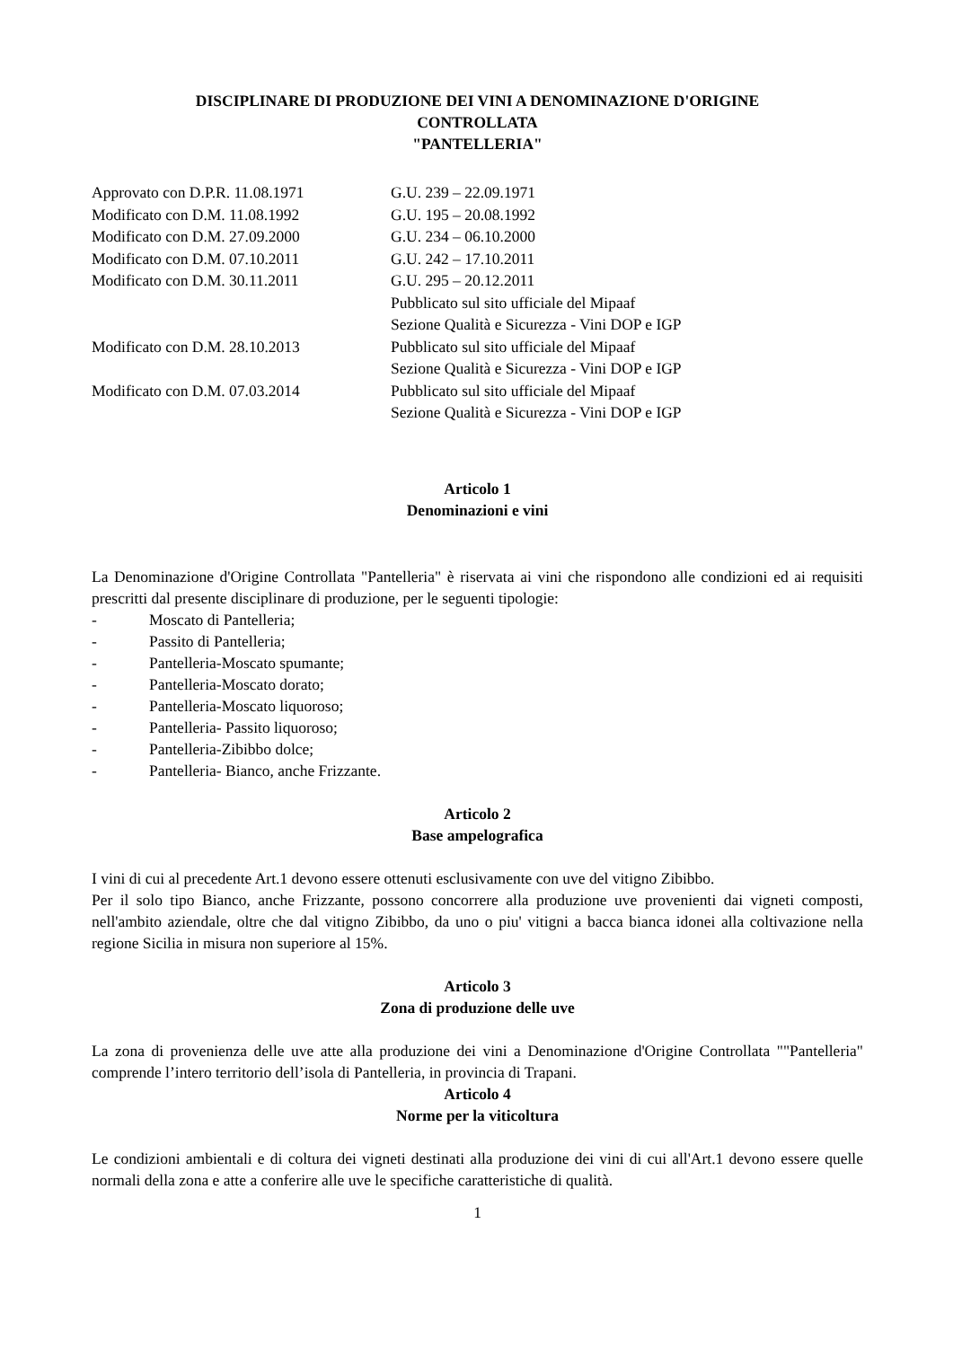DISCIPLINARE DI PRODUZIONE DEI VINI A DENOMINAZIONE D'ORIGINE
CONTROLLATA
"PANTELLERIA"
| Approvato con D.P.R. 11.08.1971 | G.U. 239 – 22.09.1971 |
| Modificato con D.M. 11.08.1992 | G.U. 195 – 20.08.1992 |
| Modificato con D.M. 27.09.2000 | G.U. 234 – 06.10.2000 |
| Modificato con D.M. 07.10.2011 | G.U. 242 – 17.10.2011 |
| Modificato con D.M. 30.11.2011 | G.U. 295 – 20.12.2011 Pubblicato sul sito ufficiale del Mipaaf Sezione Qualità e Sicurezza - Vini DOP e IGP |
| Modificato con D.M. 28.10.2013 | Pubblicato sul sito ufficiale del Mipaaf Sezione Qualità e Sicurezza - Vini DOP e IGP |
| Modificato con D.M. 07.03.2014 | Pubblicato sul sito ufficiale del Mipaaf Sezione Qualità e Sicurezza - Vini DOP e IGP |
Articolo 1
Denominazioni e vini
La Denominazione d'Origine Controllata "Pantelleria" è riservata ai vini che rispondono alle condizioni ed ai requisiti prescritti dal presente disciplinare di produzione, per le seguenti tipologie:
- Moscato di Pantelleria;
- Passito di Pantelleria;
- Pantelleria-Moscato spumante;
- Pantelleria-Moscato dorato;
- Pantelleria-Moscato liquoroso;
- Pantelleria- Passito liquoroso;
- Pantelleria-Zibibbo dolce;
- Pantelleria- Bianco, anche Frizzante.
Articolo 2
Base ampelografica
I vini di cui al precedente Art.1 devono essere ottenuti esclusivamente con uve del vitigno Zibibbo.
Per il solo tipo Bianco, anche Frizzante, possono concorrere alla produzione uve provenienti dai vigneti composti, nell'ambito aziendale, oltre che dal vitigno Zibibbo, da uno o piu' vitigni a bacca bianca idonei alla coltivazione nella regione Sicilia in misura non superiore al 15%.
Articolo 3
Zona di produzione delle uve
La zona di provenienza delle uve atte alla produzione dei vini a Denominazione d'Origine Controllata ""Pantelleria" comprende l’intero territorio dell’isola di Pantelleria, in provincia di Trapani.
Articolo 4
Norme per la viticoltura
Le condizioni ambientali e di coltura dei vigneti destinati alla produzione dei vini di cui all'Art.1 devono essere quelle normali della zona e atte a conferire alle uve le specifiche caratteristiche di qualità.
1